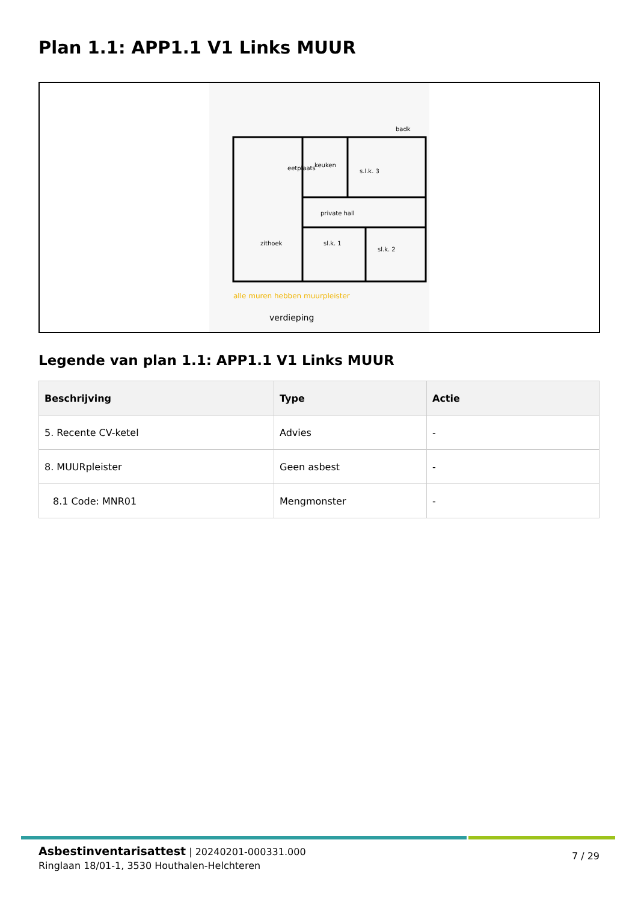Plan 1.1: APP1.1 V1 Links MUUR
eetplaats
keuken
s.l.k. 3
private hall
zithoek
sl.k. 1
sl.k. 2
badk
verdieping
alle muren hebben muurpleister
Legende van plan 1.1: APP1.1 V1 Links MUUR
| Beschrijving | Type | Actie |
| --- | --- | --- |
| 5. Recente CV-ketel | Advies | - |
| 8. MUURpleister | Geen asbest | - |
| 8.1 Code: MNR01 | Mengmonster | - |
Asbestinventarisattest | 20240201-000331.000
Ringlaan 18/01-1, 3530 Houthalen-Helchteren
7 / 29